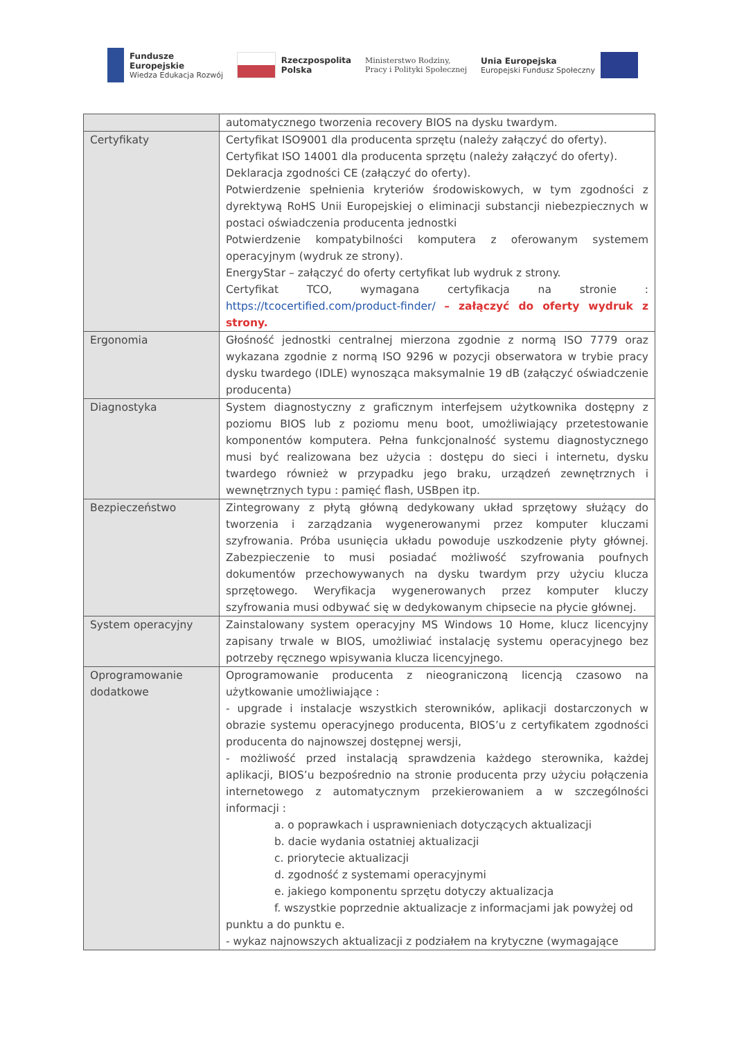Fundusze
Europejskie
Wiedza Edukacja Rozwój
Rzeczpospolita
Polska
Ministerstwo Rodziny,
Pracy i Polityki Społecznej
Unia Europejska
Europejski Fundusz Społeczny
| | automatycznego tworzenia recovery BIOS na dysku twardym. |
| Certyfikaty | Certyfikat ISO9001 dla producenta sprzętu (należy załączyć do oferty). Certyfikat ISO 14001 dla producenta sprzętu (należy załączyć do oferty). Deklaracja zgodności CE (załączyć do oferty). Potwierdzenie spełnienia kryteriów środowiskowych, w tym zgodności z dyrektywą RoHS Unii Europejskiej o eliminacji substancji niebezpiecznych w postaci oświadczenia producenta jednostki Potwierdzenie kompatybilności komputera z oferowanym systemem operacyjnym (wydruk ze strony). EnergyStar – załączyć do oferty certyfikat lub wydruk z strony. Certyfikat TCO, wymagana certyfikacja na stronie : https://tcocertified.com/product-finder/ – załączyć do oferty wydruk z strony. |
| Ergonomia | Głośność jednostki centralnej mierzona zgodnie z normą ISO 7779 oraz wykazana zgodnie z normą ISO 9296 w pozycji obserwatora w trybie pracy dysku twardego (IDLE) wynosząca maksymalnie 19 dB (załączyć oświadczenie producenta) |
| Diagnostyka | System diagnostyczny z graficznym interfejsem użytkownika dostępny z poziomu BIOS lub z poziomu menu boot, umożliwiający przetestowanie komponentów komputera. Pełna funkcjonalność systemu diagnostycznego musi być realizowana bez użycia : dostępu do sieci i internetu, dysku twardego również w przypadku jego braku, urządzeń zewnętrznych i wewnętrznych typu : pamięć flash, USBpen itp. |
| Bezpieczeństwo | Zintegrowany z płytą główną dedykowany układ sprzętowy służący do tworzenia i zarządzania wygenerowanymi przez komputer kluczami szyfrowania. Próba usunięcia układu powoduje uszkodzenie płyty głównej. Zabezpieczenie to musi posiadać możliwość szyfrowania poufnych dokumentów przechowywanych na dysku twardym przy użyciu klucza sprzętowego. Weryfikacja wygenerowanych przez komputer kluczy szyfrowania musi odbywać się w dedykowanym chipsecie na płycie głównej. |
| System operacyjny | Zainstalowany system operacyjny MS Windows 10 Home, klucz licencyjny zapisany trwale w BIOS, umożliwiać instalację systemu operacyjnego bez potrzeby ręcznego wpisywania klucza licencyjnego. |
| Oprogramowanie dodatkowe | Oprogramowanie producenta z nieograniczoną licencją czasowo na użytkowanie umożliwiające : - upgrade i instalacje wszystkich sterowników, aplikacji dostarczonych w obrazie systemu operacyjnego producenta, BIOS’u z certyfikatem zgodności producenta do najnowszej dostępnej wersji, - możliwość przed instalacją sprawdzenia każdego sterownika, każdej aplikacji, BIOS’u bezpośrednio na stronie producenta przy użyciu połączenia internetowego z automatycznym przekierowaniem a w szczególności informacji : a. o poprawkach i usprawnieniach dotyczących aktualizacji b. dacie wydania ostatniej aktualizacji c. priorytecie aktualizacji d. zgodność z systemami operacyjnymi e. jakiego komponentu sprzętu dotyczy aktualizacja f. wszystkie poprzednie aktualizacje z informacjami jak powyżej od punktu a do punktu e. - wykaz najnowszych aktualizacji z podziałem na krytyczne (wymagające |